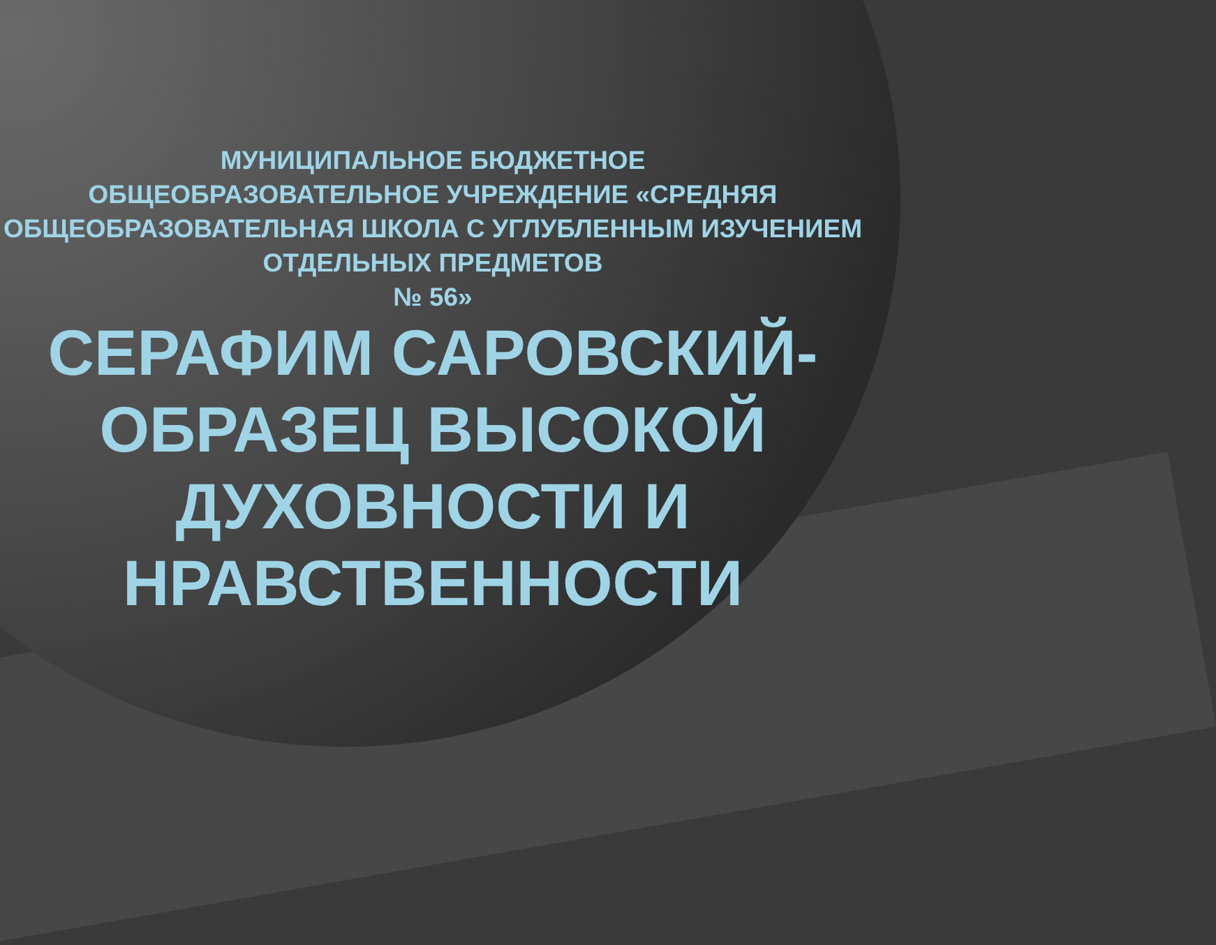МУНИЦИПАЛЬНОЕ БЮДЖЕТНОЕ
ОБЩЕОБРАЗОВАТЕЛЬНОЕ УЧРЕЖДЕНИЕ «СРЕДНЯЯ ОБЩЕОБРАЗОВАТЕЛЬНАЯ ШКОЛА С УГЛУБЛЕННЫМ ИЗУЧЕНИЕМ ОТДЕЛЬНЫХ ПРЕДМЕТОВ
№ 56»
СЕРАФИМ САРОВСКИЙ-ОБРАЗЕЦ ВЫСОКОЙ ДУХОВНОСТИ И НРАВСТВЕННОСТИ